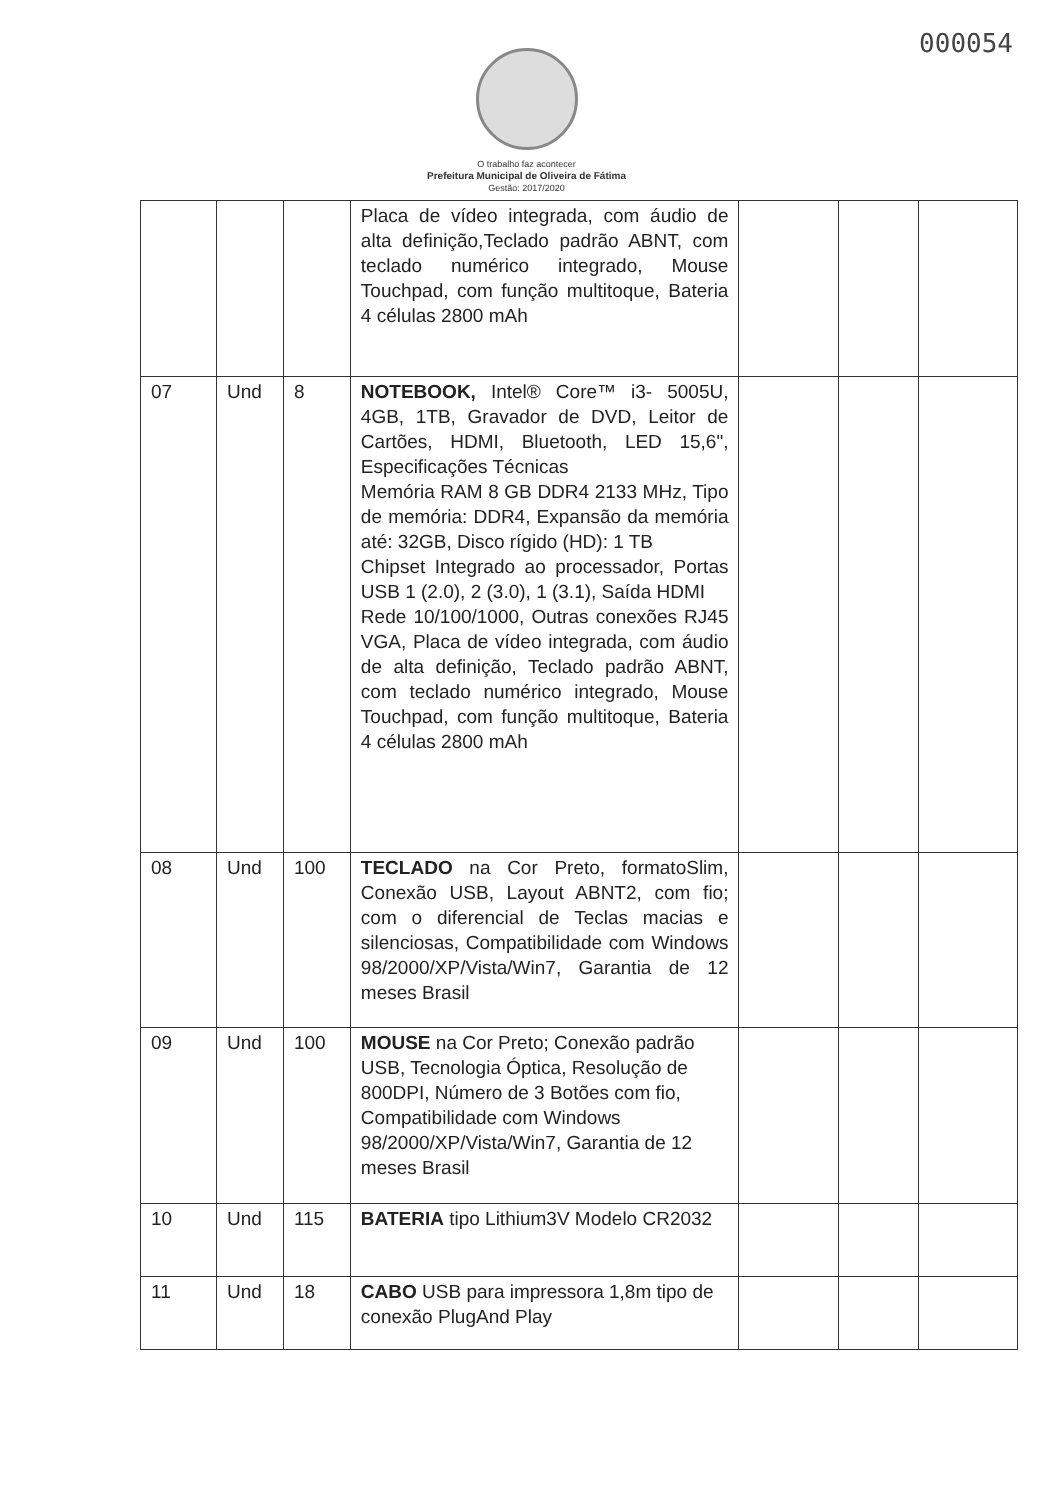000054
O trabalho faz acontecer
Prefeitura Municipal de Oliveira de Fátima
Gestão: 2017/2020
| | | | Placa de vídeo integrada, com áudio de alta definição,Teclado padrão ABNT, com teclado numérico integrado, Mouse Touchpad, com função multitoque, Bateria 4 células 2800 mAh | | | |
| 07 | Und | 8 | NOTEBOOK, Intel® Core™ i3- 5005U, 4GB, 1TB, Gravador de DVD, Leitor de Cartões, HDMI, Bluetooth, LED 15,6", Especificações Técnicas Memória RAM 8 GB DDR4 2133 MHz, Tipo de memória: DDR4, Expansão da memória até: 32GB, Disco rígido (HD): 1 TB Chipset Integrado ao processador, Portas USB 1 (2.0), 2 (3.0), 1 (3.1), Saída HDMI Rede 10/100/1000, Outras conexões RJ45 VGA, Placa de vídeo integrada, com áudio de alta definição, Teclado padrão ABNT, com teclado numérico integrado, Mouse Touchpad, com função multitoque, Bateria 4 células 2800 mAh | | | |
| 08 | Und | 100 | TECLADO na Cor Preto, formatoSlim, Conexão USB, Layout ABNT2, com fio; com o diferencial de Teclas macias e silenciosas, Compatibilidade com Windows 98/2000/XP/Vista/Win7, Garantia de 12 meses Brasil | | | |
| 09 | Und | 100 | MOUSE na Cor Preto; Conexão padrão USB, Tecnologia Óptica, Resolução de 800DPI, Número de 3 Botões com fio, Compatibilidade com Windows 98/2000/XP/Vista/Win7, Garantia de 12 meses Brasil | | | |
| 10 | Und | 115 | BATERIA tipo Lithium3V Modelo CR2032 | | | |
| 11 | Und | 18 | CABO USB para impressora 1,8m tipo de conexão PlugAnd Play | | | |